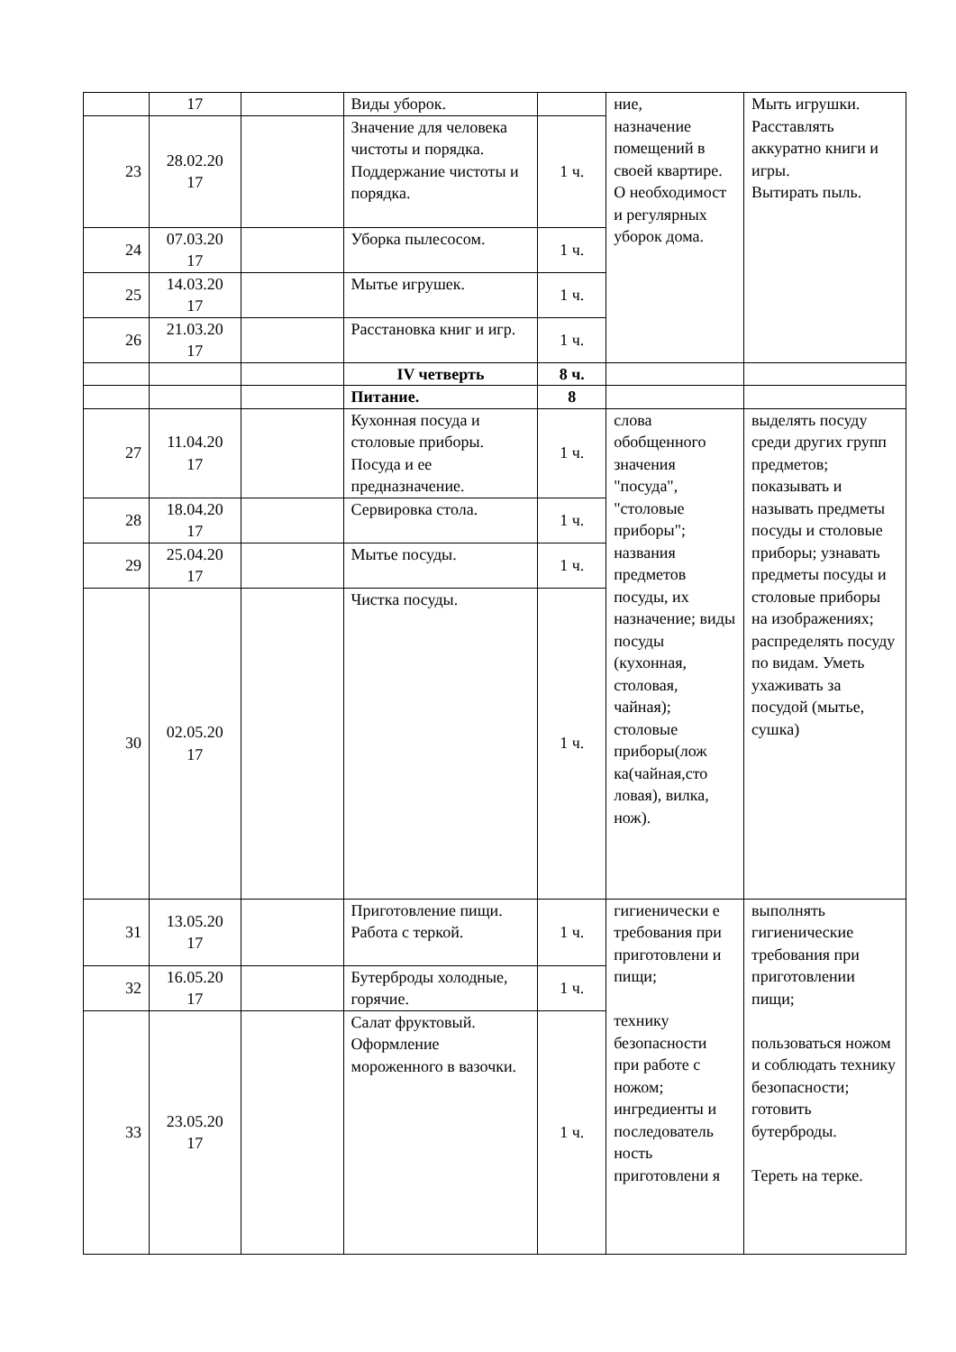| | 17 | | Виды уборок. | | ние, назначение помещений в своей квартире. О необходимост и регулярных уборок дома. | Мыть игрушки. Расставлять аккуратно книги и игры. Вытирать пыль. |
| 23 | 28.02.20 17 | | Значение для человека чистоты и порядка. Поддержание чистоты и порядка. | 1 ч. | | |
| 24 | 07.03.20 17 | | Уборка пылесосом. | 1 ч. | | |
| 25 | 14.03.20 17 | | Мытье игрушек. | 1 ч. | | |
| 26 | 21.03.20 17 | | Расстановка книг и игр. | 1 ч. | | |
| | | | IV четверть | 8 ч. | | |
| | | | Питание. | 8 | | |
| 27 | 11.04.20 17 | | Кухонная посуда и столовые приборы. Посуда и ее предназначение. | 1 ч. | слова обобщенного значения "посуда", "столовые приборы"; названия предметов посуды, их назначение; виды посуды (кухонная, столовая, чайная); столовые приборы(лож ка(чайная,сто ловая), вилка, нож). | выделять посуду среди других групп предметов; показывать и называть предметы посуды и столовые приборы; узнавать предметы посуды и столовые приборы на изображениях; распределять посуду по видам. Уметь ухаживать за посудой (мытье, сушка) |
| 28 | 18.04.20 17 | | Сервировка стола. | 1 ч. | | |
| 29 | 25.04.20 17 | | Мытье посуды. | 1 ч. | | |
| 30 | 02.05.20 17 | | Чистка посуды. | 1 ч. | | |
| 31 | 13.05.20 17 | | Приготовление пищи. Работа с теркой. | 1 ч. | гигиенически е требования при приготовлени и пищи; технику безопасности при работе с ножом; ингредиенты и последователь ность приготовлени я | выполнять гигиенические требования при приготовлении пищи; пользоваться ножом и соблюдать технику безопасности; готовить бутерброды. Тереть на терке. |
| 32 | 16.05.20 17 | | Бутерброды холодные, горячие. | 1 ч. | | |
| 33 | 23.05.20 17 | | Салат фруктовый. Оформление мороженного в вазочки. | 1 ч. | | |